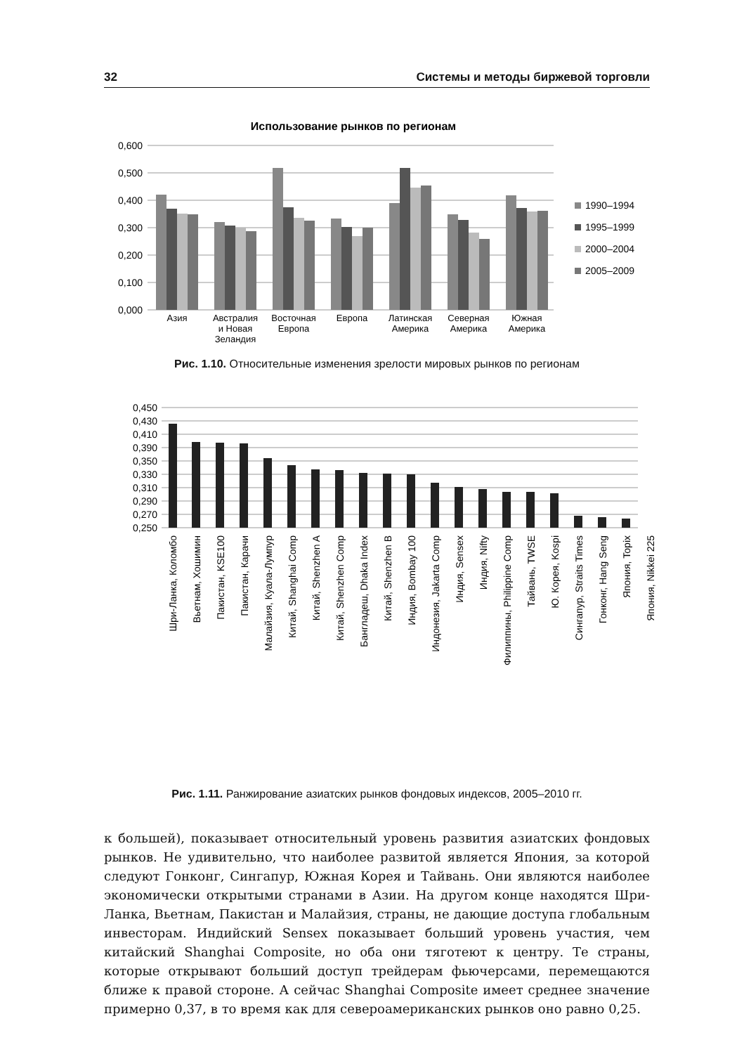32 Системы и методы биржевой торговли
Использование рынков по регионам
0,600
0,500
0,400
0,300
0,200
0,100
0,000
Азия
Австралия
и Новая
Зеландия
Восточная
Европа
Европа
Латинская
Америка
Северная
Америка
Южная
Америка
1990–1994
1995–1999
2000–2004
2005–2009
Рис. 1.10. Относительные изменения зрелости мировых рынков по регионам
0,450
0,430
0,410
0,390
0,350
0,330
0,310
0,290
0,270
0,250
Шри-Ланка, Коломбо
Вьетнам, Хошимин
Пакистан, KSE100
Пакистан, Карачи
Малайзия, Куала-Лумпур
Китай, Shanghai Comp
Китай, Shenzhen A
Китай, Shenzhen Comp
Бангладеш, Dhaka Index
Китай, Shenzhen B
Индия, Bombay 100
Индонезия, Jakarta Comp
Индия, Sensex
Индия, Nifty
Филиппины, Philippine Comp
Тайвань, TWSE
Ю. Корея, Kospi
Сингапур, Straits Times
Гонконг, Hang Seng
Япония, Topix
Япония, Nikkei 225
Рис. 1.11. Ранжирование азиатских рынков фондовых индексов, 2005–2010 гг.
к большей), показывает относительный уровень развития азиатских фондовых рынков. Не удивительно, что наиболее развитой является Япония, за которой следуют Гонконг, Сингапур, Южная Корея и Тайвань. Они являются наиболее экономически открытыми странами в Азии. На другом конце находятся Шри-Ланка, Вьетнам, Пакистан и Малайзия, страны, не дающие доступа глобальным инвесторам. Индийский Sensex показывает больший уровень участия, чем китайский Shanghai Composite, но оба они тяготеют к центру. Те страны, которые открывают больший доступ трейдерам фьючерсами, перемещаются ближе к правой стороне. А сейчас Shanghai Composite имеет среднее значение примерно 0,37, в то время как для североамериканских рынков оно равно 0,25.